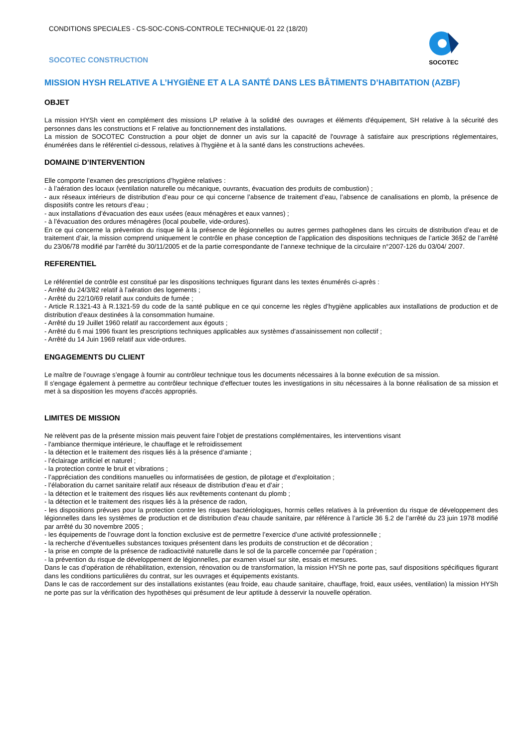CONDITIONS SPECIALES - CS-SOC-CONS-CONTROLE TECHNIQUE-01 22 (18/20)
SOCOTEC CONSTRUCTION
SOCOTEC
MISSION HYSH RELATIVE A L’HYGIÈNE ET A LA SANTÉ DANS LES BÂTIMENTS D’HABITATION (AZBF)
OBJET
La mission HYSh vient en complément des missions LP relative à la solidité des ouvrages et éléments d'équipement, SH relative à la sécurité des personnes dans les constructions et F relative au fonctionnement des installations.
La mission de SOCOTEC Construction a pour objet de donner un avis sur la capacité de l'ouvrage à satisfaire aux prescriptions réglementaires, énumérées dans le référentiel ci-dessous, relatives à l'hygiène et à la santé dans les constructions achevées.
DOMAINE D’INTERVENTION
Elle comporte l’examen des prescriptions d’hygiène relatives :
- à l’aération des locaux (ventilation naturelle ou mécanique, ouvrants, évacuation des produits de combustion) ;
- aux réseaux intérieurs de distribution d’eau pour ce qui concerne l’absence de traitement d’eau, l’absence de canalisations en plomb, la présence de dispositifs contre les retours d’eau ;
- aux installations d’évacuation des eaux usées (eaux ménagères et eaux vannes) ;
- à l’évacuation des ordures ménagères (local poubelle, vide-ordures).
En ce qui concerne la prévention du risque lié à la présence de légionnelles ou autres germes pathogènes dans les circuits de distribution d’eau et de traitement d’air, la mission comprend uniquement le contrôle en phase conception de l’application des dispositions techniques de l’article 36§2 de l’arrêté du 23/06/78 modifié par l'arrêté du 30/11/2005 et de la partie correspondante de l’annexe technique de la circulaire n°2007-126 du 03/04/ 2007.
REFERENTIEL
Le référentiel de contrôle est constitué par les dispositions techniques figurant dans les textes énumérés ci-après :
- Arrêté du 24/3/82 relatif à l’aération des logements ;
- Arrêté du 22/10/69 relatif aux conduits de fumée ;
- Article R.1321-43 à R.1321-59 du code de la santé publique en ce qui concerne les règles d’hygiène applicables aux installations de production et de distribution d’eaux destinées à la consommation humaine.
- Arrêté du 19 Juillet 1960 relatif au raccordement aux égouts ;
- Arrêté du 6 mai 1996 fixant les prescriptions techniques applicables aux systèmes d’assainissement non collectif ;
- Arrêté du 14 Juin 1969 relatif aux vide-ordures.
ENGAGEMENTS DU CLIENT
Le maître de l’ouvrage s’engage à fournir au contrôleur technique tous les documents nécessaires à la bonne exécution de sa mission.
Il s'engage également à permettre au contrôleur technique d'effectuer toutes les investigations in situ nécessaires à la bonne réalisation de sa mission et met à sa disposition les moyens d'accès appropriés.
LIMITES DE MISSION
Ne relèvent pas de la présente mission mais peuvent faire l’objet de prestations complémentaires, les interventions visant
- l'ambiance thermique intérieure, le chauffage et le refroidissement
- la détection et le traitement des risques liés à la présence d’amiante ;
- l’éclairage artificiel et naturel ;
- la protection contre le bruit et vibrations ;
- l’appréciation des conditions manuelles ou informatisées de gestion, de pilotage et d’exploitation ;
- l’élaboration du carnet sanitaire relatif aux réseaux de distribution d’eau et d’air ;
- la détection et le traitement des risques liés aux revêtements contenant du plomb ;
- la détection et le traitement des risques liés à la présence de radon,
- les dispositions prévues pour la protection contre les risques bactériologiques, hormis celles relatives à la prévention du risque de développement des légionnelles dans les systèmes de production et de distribution d’eau chaude sanitaire, par référence à l’article 36 §.2 de l’arrêté du 23 juin 1978 modifié par arrêté du 30 novembre 2005 ;
- les équipements de l’ouvrage dont la fonction exclusive est de permettre l’exercice d’une activité professionnelle ;
- la recherche d’éventuelles substances toxiques présentent dans les produits de construction et de décoration ;
- la prise en compte de la présence de radioactivité naturelle dans le sol de la parcelle concernée par l’opération ;
- la prévention du risque de développement de légionnelles, par examen visuel sur site, essais et mesures.
Dans le cas d’opération de réhabilitation, extension, rénovation ou de transformation, la mission HYSh ne porte pas, sauf dispositions spécifiques figurant dans les conditions particulières du contrat, sur les ouvrages et équipements existants.
Dans le cas de raccordement sur des installations existantes (eau froide, eau chaude sanitaire, chauffage, froid, eaux usées, ventilation) la mission HYSh ne porte pas sur la vérification des hypothèses qui présument de leur aptitude à desservir la nouvelle opération.